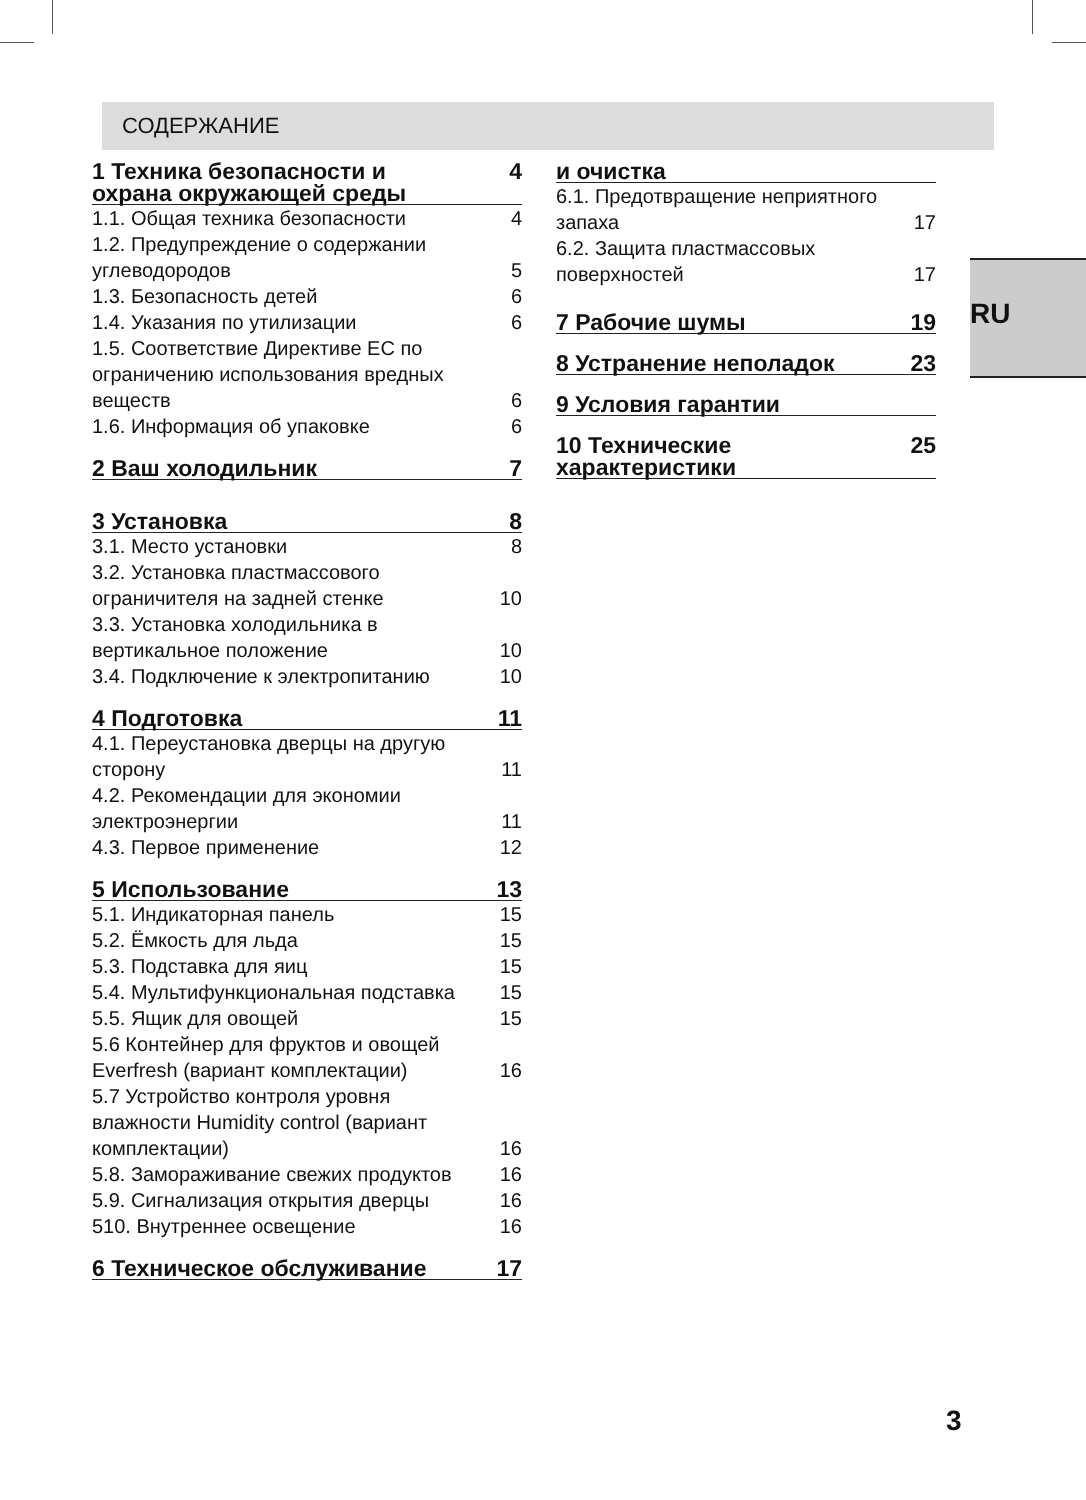СОДЕРЖАНИЕ
1 Техника безопасности и
охрана окружающей среды 4
1.1. Общая техника безопасности 4
1.2. Предупреждение о содержании углеводородов 5
1.3. Безопасность детей 6
1.4. Указания по утилизации 6
1.5. Соответствие Директиве ЕС по ограничению использования вредных веществ 6
1.6. Информация об упаковке 6
2 Ваш холодильник 7
3 Установка 8
3.1. Место установки 8
3.2. Установка пластмассового ограничителя на задней стенке 10
3.3. Установка холодильника в вертикальное положение 10
3.4. Подключение к электропитанию 10
4 Подготовка 11
4.1. Переустановка дверцы на другую сторону 11
4.2. Рекомендации для экономии электроэнергии 11
4.3. Первое применение 12
5 Использование 13
5.1. Индикаторная панель 15
5.2. Ёмкость для льда 15
5.3. Подставка для яиц 15
5.4. Мультифункциональная подставка 15
5.5. Ящик для овощей 15
5.6 Контейнер для фруктов и овощей Everfresh (вариант комплектации) 16
5.7 Устройство контроля уровня влажности Humidity control (вариант комплектации) 16
5.8. Замораживание свежих продуктов 16
5.9. Сигнализация открытия дверцы 16
510. Внутреннее освещение 16
6 Техническое обслуживание 17
и очистка
6.1. Предотвращение неприятного запаха 17
6.2. Защита пластмассовых поверхностей 17
7 Рабочие шумы 19
8 Устранение неполадок 23
9 Условия гарантии
10 Технические характеристики 25
RU
3